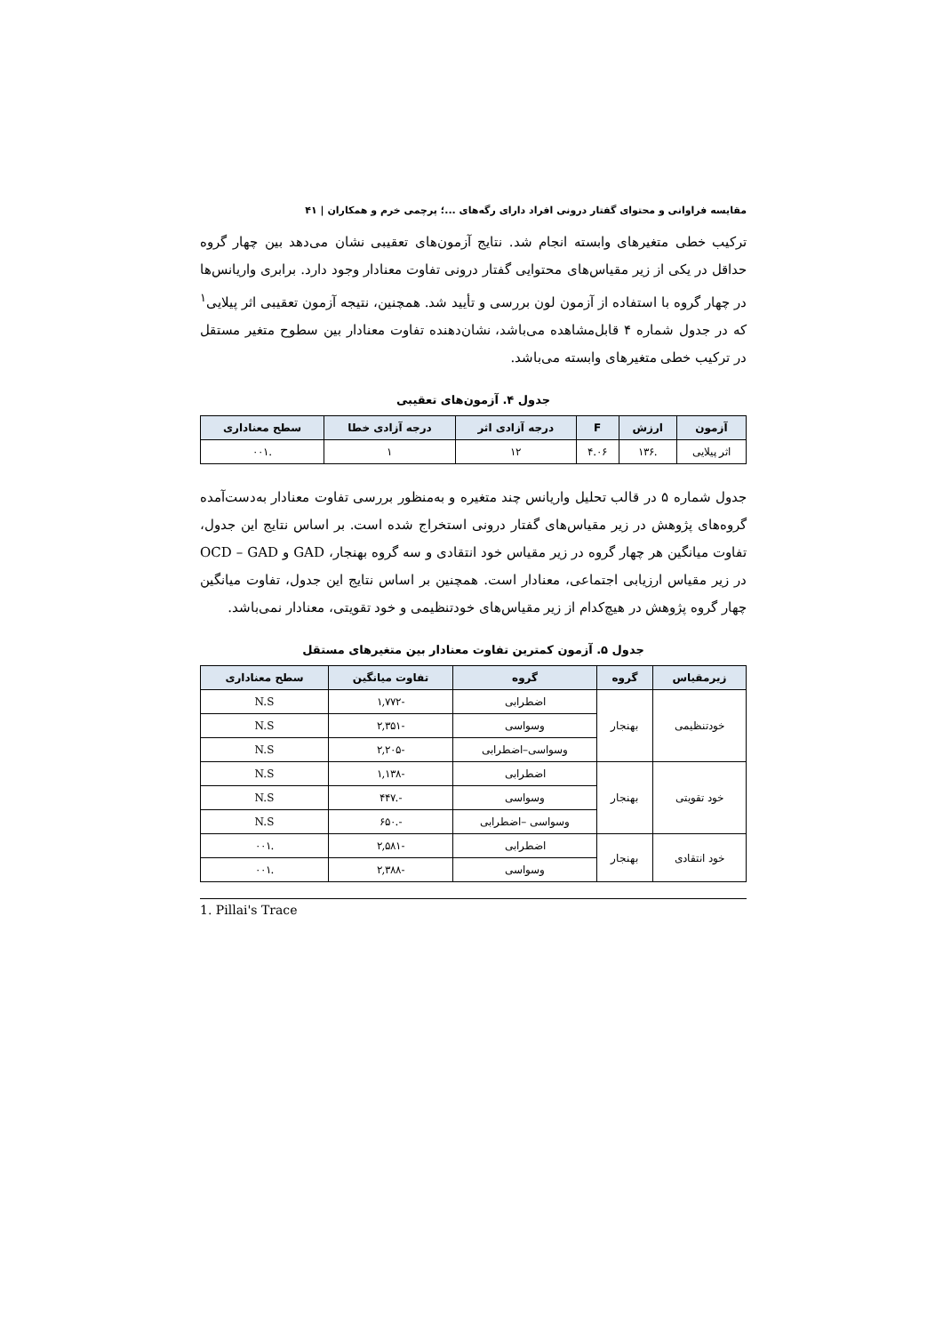مقایسه فراوانی و محتوای گفتار درونی افراد دارای رگه‌های ...؛ پرچمی خرم و همکاران | ۴۱
ترکیب خطی متغیرهای وابسته انجام شد. نتایج آزمون‌های تعقیبی نشان می‌دهد بین چهار گروه حداقل در یکی از زیر مقیاس‌های محتوایی گفتار درونی تفاوت معنادار وجود دارد. برابری واریانس‌ها در چهار گروه با استفاده از آزمون لون بررسی و تأیید شد. همچنین، نتیجه آزمون تعقیبی اثر پیلایی<sup>۱</sup> که در جدول شماره ۴ قابل‌مشاهده می‌باشد، نشان‌دهنده تفاوت معنادار بین سطوح متغیر مستقل در ترکیب خطی متغیرهای وابسته می‌باشد.
جدول ۴. آزمون‌های تعقیبی
| آزمون | ارزش | F | درجه آزادی اثر | درجه آزادی خطا | سطح معناداری |
| --- | --- | --- | --- | --- | --- |
| اثر پیلایی | .۱۳۶ | ۴.۰۶ | ۱۲ | ۱ | .۰۰۱ |
جدول شماره ۵ در قالب تحلیل واریانس چند متغیره و به‌منظور بررسی تفاوت معنادار به‌دست‌آمده گروه‌های پژوهش در زیر مقیاس‌های گفتار درونی استخراج شده است. بر اساس نتایج این جدول، تفاوت میانگین هر چهار گروه در زیر مقیاس خود انتقادی و سه گروه بهنجار، GAD و OCD – GAD در زیر مقیاس ارزیابی اجتماعی، معنادار است. همچنین بر اساس نتایج این جدول، تفاوت میانگین چهار گروه پژوهش در هیچ‌کدام از زیر مقیاس‌های خودتنظیمی و خود تقویتی، معنادار نمی‌باشد.
جدول ۵. آزمون کمترین تفاوت معنادار بین متغیرهای مستقل
| زیرمقیاس | گروه | گروه | تفاوت میانگین | سطح معناداری |
| --- | --- | --- | --- | --- |
| خودتنظیمی | بهنجار | اضطرابی | -۱,۷۷۲ | N.S |
| | | وسواسی | -۲,۳۵۱ | N.S |
| | | وسواسی–اضطرابی | -۲,۲۰۵ | N.S |
| خود تقویتی | بهنجار | اضطرابی | -۱,۱۳۸ | N.S |
| | | وسواسی | -.۴۴۷ | N.S |
| | | وسواسی –اضطرابی | -.۶۵۰ | N.S |
| خود انتقادی | بهنجار | اضطرابی | -۲,۵۸۱ | .۰۰۱ |
| | | وسواسی | -۲,۳۸۸ | .۰۰۱ |
1. Pillai's Trace